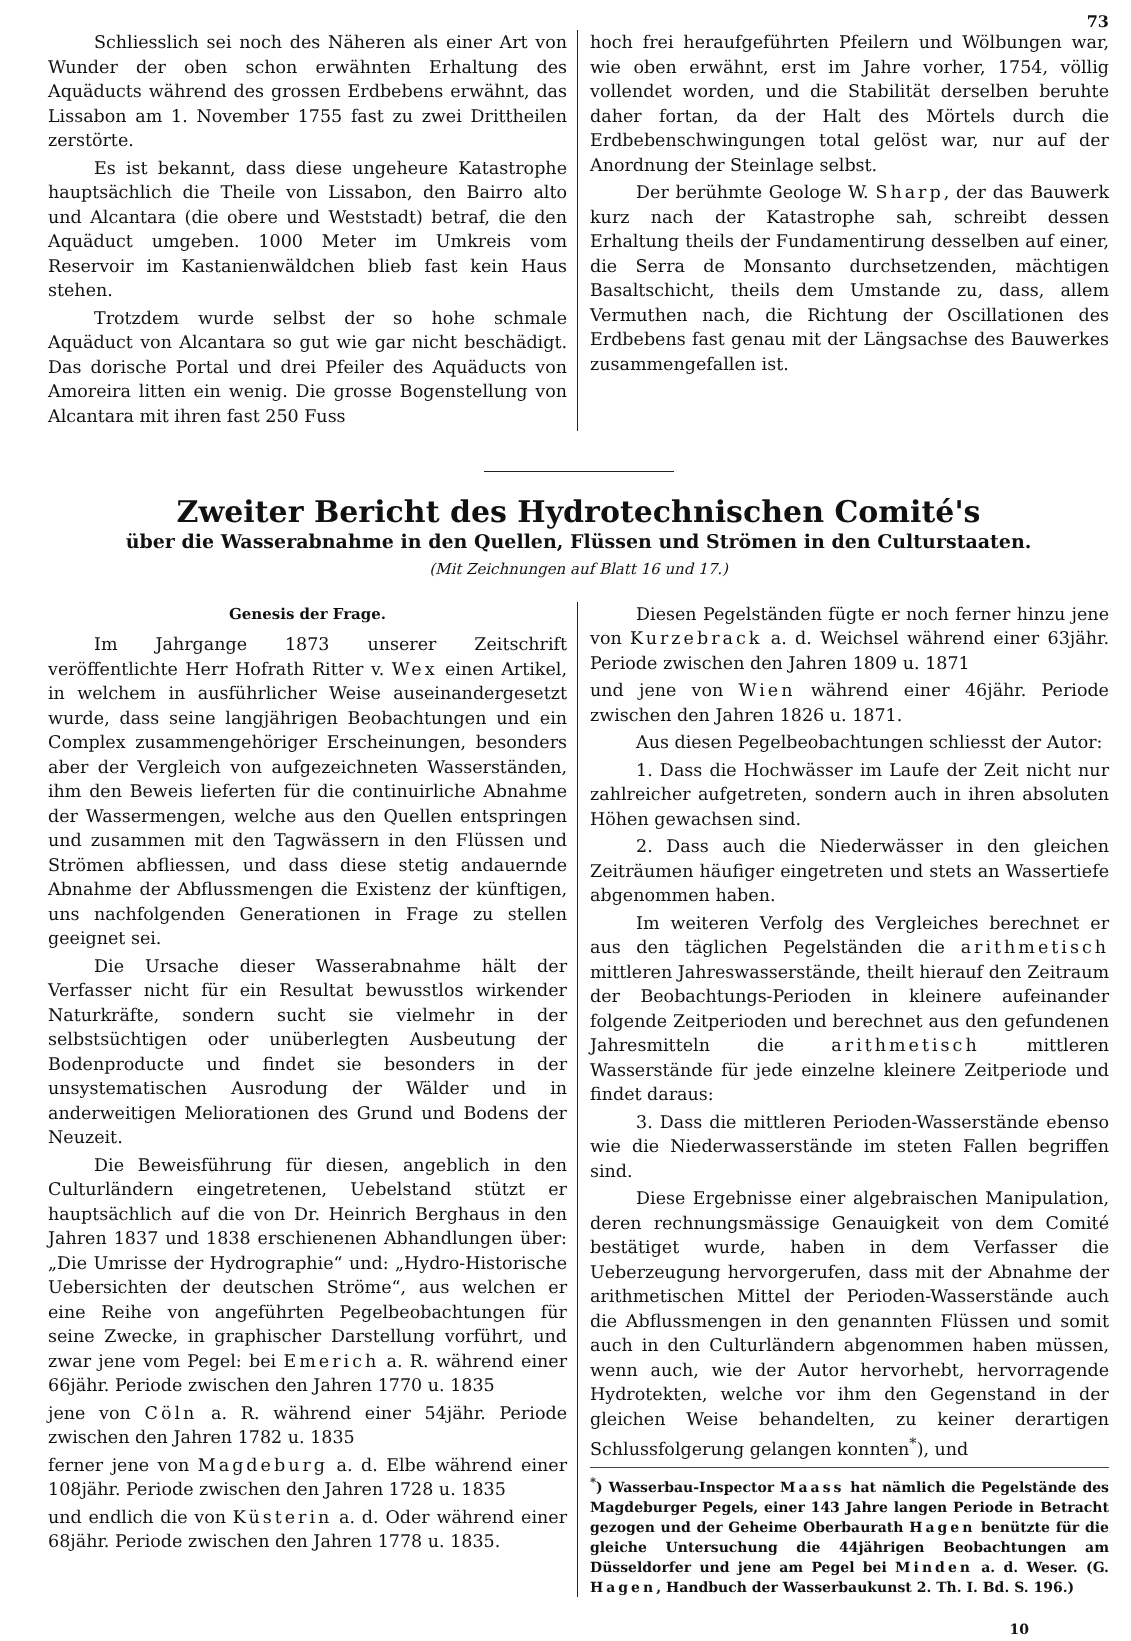73
Schliesslich sei noch des Näheren als einer Art von Wunder der oben schon erwähnten Erhaltung des Aquäducts während des grossen Erdbebens erwähnt, das Lissabon am 1. November 1755 fast zu zwei Drittheilen zerstörte.
Es ist bekannt, dass diese ungeheure Katastrophe hauptsächlich die Theile von Lissabon, den Bairro alto und Alcantara (die obere und Weststadt) betraf, die den Aquäduct umgeben. 1000 Meter im Umkreis vom Reservoir im Kastanienwäldchen blieb fast kein Haus stehen.
Trotzdem wurde selbst der so hohe schmale Aquäduct von Alcantara so gut wie gar nicht beschädigt. Das dorische Portal und drei Pfeiler des Aquäducts von Amoreira litten ein wenig. Die grosse Bogenstellung von Alcantara mit ihren fast 250 Fuss
hoch frei heraufgeführten Pfeilern und Wölbungen war, wie oben erwähnt, erst im Jahre vorher, 1754, völlig vollendet worden, und die Stabilität derselben beruhte daher fortan, da der Halt des Mörtels durch die Erdbebenschwingungen total gelöst war, nur auf der Anordnung der Steinlage selbst.
Der berühmte Geologe W. Sharp, der das Bauwerk kurz nach der Katastrophe sah, schreibt dessen Erhaltung theils der Fundamentirung desselben auf einer, die Serra de Monsanto durchsetzenden, mächtigen Basaltschicht, theils dem Umstande zu, dass, allem Vermuthen nach, die Richtung der Oscillationen des Erdbebens fast genau mit der Längsachse des Bauwerkes zusammengefallen ist.
Zweiter Bericht des Hydrotechnischen Comité's
über die Wasserabnahme in den Quellen, Flüssen und Strömen in den Culturstaaten.
(Mit Zeichnungen auf Blatt 16 und 17.)
Genesis der Frage.
Im Jahrgange 1873 unserer Zeitschrift veröffentlichte Herr Hofrath Ritter v. Wex einen Artikel, in welchem in ausführlicher Weise auseinandergesetzt wurde, dass seine langjährigen Beobachtungen und ein Complex zusammengehöriger Erscheinungen, besonders aber der Vergleich von aufgezeichneten Wasserständen, ihm den Beweis lieferten für die continuirliche Abnahme der Wassermengen, welche aus den Quellen entspringen und zusammen mit den Tagwässern in den Flüssen und Strömen abfliessen, und dass diese stetig andauernde Abnahme der Abflussmengen die Existenz der künftigen, uns nachfolgenden Generationen in Frage zu stellen geeignet sei.
Die Ursache dieser Wasserabnahme hält der Verfasser nicht für ein Resultat bewusstlos wirkender Naturkräfte, sondern sucht sie vielmehr in der selbstsüchtigen oder unüberlegten Ausbeutung der Bodenproducte und findet sie besonders in der unsystematischen Ausrodung der Wälder und in anderweitigen Meliorationen des Grund und Bodens der Neuzeit.
Die Beweisführung für diesen, angeblich in den Culturländern eingetretenen, Uebelstand stützt er hauptsächlich auf die von Dr. Heinrich Berghaus in den Jahren 1837 und 1838 erschienenen Abhandlungen über: „Die Umrisse der Hydrographie“ und: „Hydro-Historische Uebersichten der deutschen Ströme“, aus welchen er eine Reihe von angeführten Pegelbeobachtungen für seine Zwecke, in graphischer Darstellung vorführt, und zwar jene vom Pegel: bei Emerich a. R. während einer 66jähr. Periode zwischen den Jahren 1770 u. 1835
jene von Cöln a. R. während einer 54jähr. Periode zwischen den Jahren 1782 u. 1835
ferner jene von Magdeburg a. d. Elbe während einer 108jähr. Periode zwischen den Jahren 1728 u. 1835
und endlich die von Küsterin a. d. Oder während einer 68jähr. Periode zwischen den Jahren 1778 u. 1835.
Diesen Pegelständen fügte er noch ferner hinzu jene von Kurzebrack a. d. Weichsel während einer 63jähr. Periode zwischen den Jahren 1809 u. 1871
und jene von Wien während einer 46jähr. Periode zwischen den Jahren 1826 u. 1871.
Aus diesen Pegelbeobachtungen schliesst der Autor:
1. Dass die Hochwässer im Laufe der Zeit nicht nur zahlreicher aufgetreten, sondern auch in ihren absoluten Höhen gewachsen sind.
2. Dass auch die Niederwässer in den gleichen Zeiträumen häufiger eingetreten und stets an Wassertiefe abgenommen haben.
Im weiteren Verfolg des Vergleiches berechnet er aus den täglichen Pegelständen die arithmetisch mittleren Jahreswasserstände, theilt hierauf den Zeitraum der Beobachtungs-Perioden in kleinere aufeinander folgende Zeitperioden und berechnet aus den gefundenen Jahresmitteln die arithmetisch mittleren Wasserstände für jede einzelne kleinere Zeitperiode und findet daraus:
3. Dass die mittleren Perioden-Wasserstände ebenso wie die Niederwasserstände im steten Fallen begriffen sind.
Diese Ergebnisse einer algebraischen Manipulation, deren rechnungsmässige Genauigkeit von dem Comité bestätiget wurde, haben in dem Verfasser die Ueberzeugung hervorgerufen, dass mit der Abnahme der arithmetischen Mittel der Perioden-Wasserstände auch die Abflussmengen in den genannten Flüssen und somit auch in den Culturländern abgenommen haben müssen, wenn auch, wie der Autor hervorhebt, hervorragende Hydrotekten, welche vor ihm den Gegenstand in der gleichen Weise behandelten, zu keiner derartigen Schlussfolgerung gelangen konnten<sup>*</sup>), und
<sup>*</sup>) Wasserbau-Inspector Maass hat nämlich die Pegelstände des Magdeburger Pegels, einer 143 Jahre langen Periode in Betracht gezogen und der Geheime Oberbaurath Hagen benützte für die gleiche Untersuchung die 44jährigen Beobachtungen am Düsseldorfer und jene am Pegel bei Minden a. d. Weser. (G. Hagen, Handbuch der Wasserbaukunst 2. Th. I. Bd. S. 196.)
10